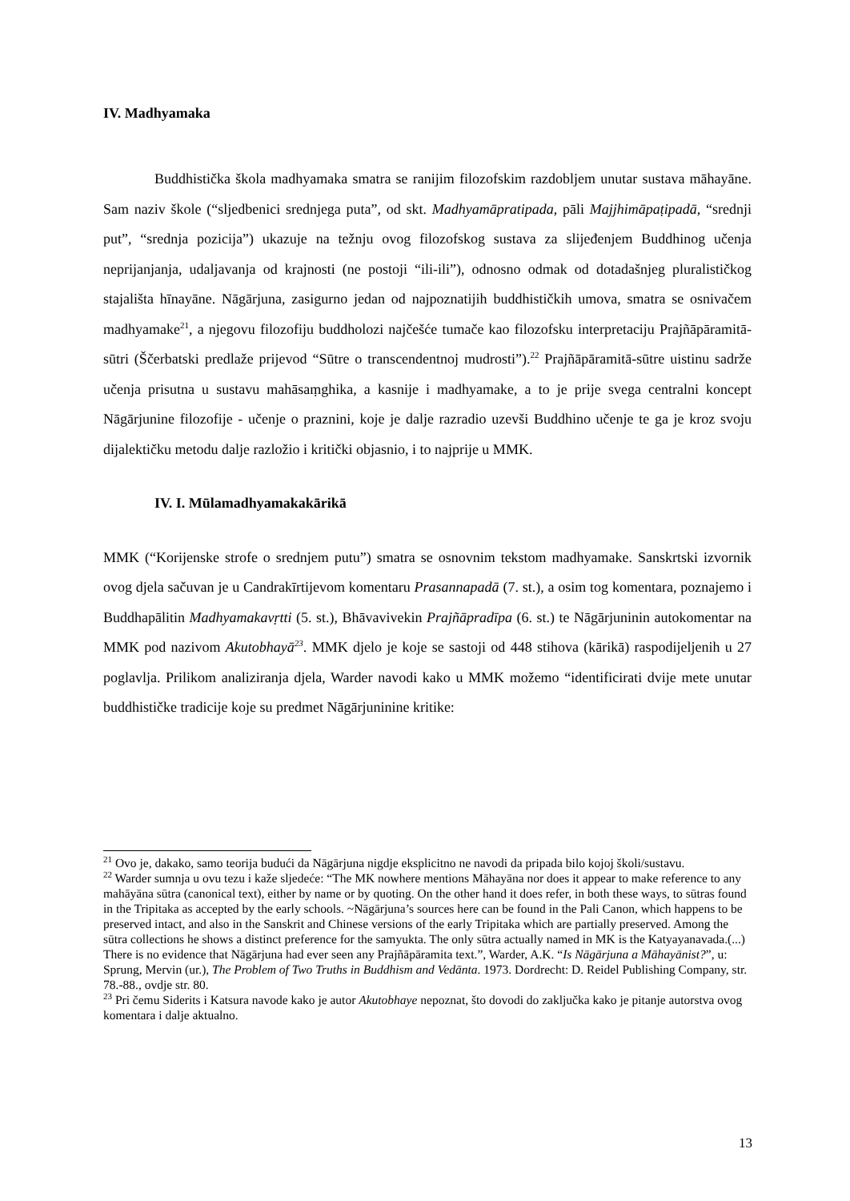IV. Madhyamaka
Buddhistička škola madhyamaka smatra se ranijim filozofskim razdobljem unutar sustava māhayāne. Sam naziv škole (“sljedbenici srednjega puta”, od skt. Madhyamāpratipada, pāli Majjhimāpaṭipadā, “srednji put”, “srednja pozicija”) ukazuje na težnju ovog filozofskog sustava za slijeđenjem Buddhinog učenja neprijanjanja, udaljavanja od krajnosti (ne postoji “ili-ili”), odnosno odmak od dotadašnjeg pluralističkog stajališta hīnayāne. Nāgārjuna, zasigurno jedan od najpoznatijih buddhističkih umova, smatra se osnivačem madhyamake<sup>21</sup>, a njegovu filozofiju buddholozi najčešće tumače kao filozofsku interpretaciju Prajñāpāramitā-sūtri (Ščerbatski predlaže prijevod “Sūtre o transcendentnoj mudrosti”).<sup>22</sup> Prajñāpāramitā-sūtre uistinu sadrže učenja prisutna u sustavu mahāsaṃghika, a kasnije i madhyamake, a to je prije svega centralni koncept Nāgārjunine filozofije - učenje o praznini, koje je dalje razradio uzevši Buddhino učenje te ga je kroz svoju dijalektičku metodu dalje razložio i kritički objasnio, i to najprije u MMK.
IV. I. Mūlamadhyamakakārikā
MMK (“Korijenske strofe o srednjem putu”) smatra se osnovnim tekstom madhyamake. Sanskrtski izvornik ovog djela sačuvan je u Candrakīrtijevom komentaru Prasannapadā (7. st.), a osim tog komentara, poznajemo i Buddhapālitin Madhyamakavṛtti (5. st.), Bhāvavivekin Prajñāpradīpa (6. st.) te Nāgārjuninin autokomentar na MMK pod nazivom Akutobhayā<sup>23</sup>. MMK djelo je koje se sastoji od 448 stihova (kārikā) raspodijeljenih u 27 poglavlja. Prilikom analiziranja djela, Warder navodi kako u MMK možemo “identificirati dvije mete unutar buddhističke tradicije koje su predmet Nāgārjuninine kritike:
<sup>21</sup> Ovo je, dakako, samo teorija budući da Nāgārjuna nigdje eksplicitno ne navodi da pripada bilo kojoj školi/sustavu.
<sup>22</sup> Warder sumnja u ovu tezu i kaže sljedeće: “The MK nowhere mentions Māhayāna nor does it appear to make reference to any mahāyāna sūtra (canonical text), either by name or by quoting. On the other hand it does refer, in both these ways, to sūtras found in the Tripitaka as accepted by the early schools. ~Nāgārjuna’s sources here can be found in the Pali Canon, which happens to be preserved intact, and also in the Sanskrit and Chinese versions of the early Tripitaka which are partially preserved. Among the sūtra collections he shows a distinct preference for the samyukta. The only sūtra actually named in MK is the Katyayanavada.(...) There is no evidence that Nāgārjuna had ever seen any Prajñāpāramita text.”, Warder, A.K. “Is Nāgārjuna a Māhayānist?”, u: Sprung, Mervin (ur.), The Problem of Two Truths in Buddhism and Vedānta. 1973. Dordrecht: D. Reidel Publishing Company, str. 78.-88., ovdje str. 80.
<sup>23</sup> Pri čemu Siderits i Katsura navode kako je autor Akutobhaye nepoznat, što dovodi do zaključka kako je pitanje autorstva ovog komentara i dalje aktualno.
13